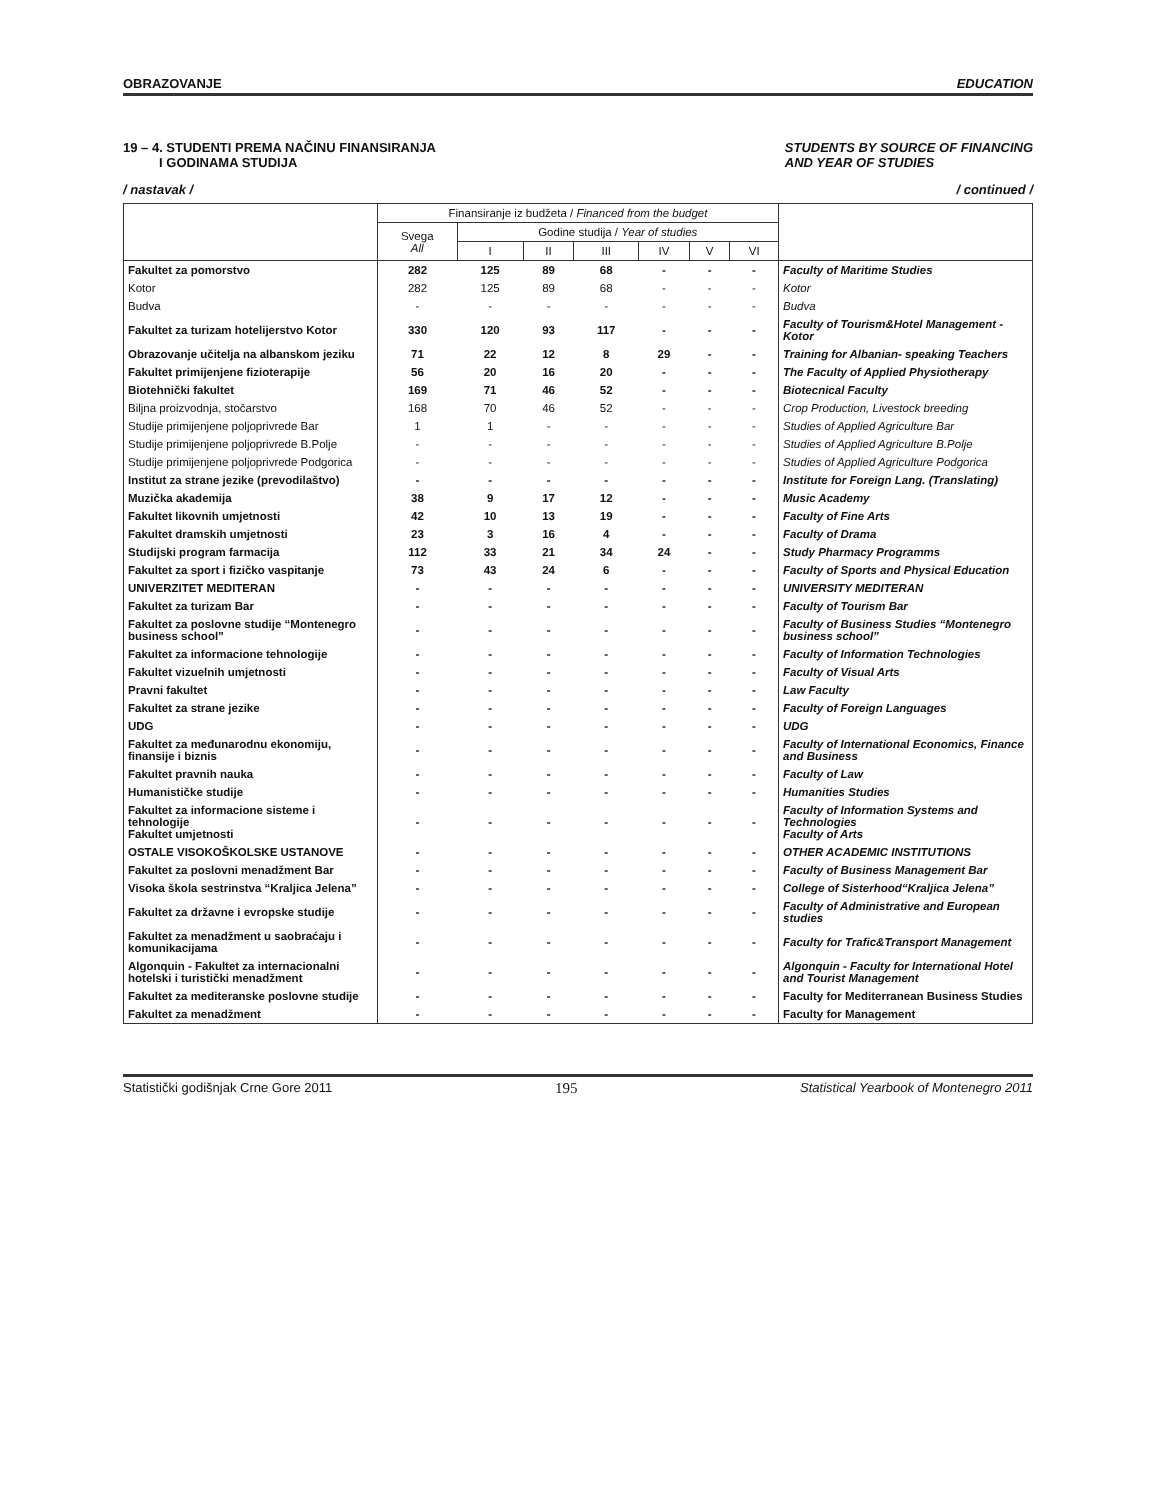OBRAZOVANJE EDUCATION
19 – 4. STUDENTI PREMA NAČINU FINANSIRANJA
I GODINAMA STUDIJA
STUDENTS BY SOURCE OF FINANCING
AND YEAR OF STUDIES
/ nastavak / / continued /
| | Finansiranje iz budžeta / Financed from the budget | | | | | | | |
| --- | --- | --- | --- | --- | --- | --- | --- | --- |
| | Svega All | Godine studija / Year of studies | | | | | | |
| | | I | II | III | IV | V | VI | |
| Fakultet za pomorstvo | 282 | 125 | 89 | 68 | - | - | - | Faculty of Maritime Studies |
| Kotor | 282 | 125 | 89 | 68 | - | - | - | Kotor |
| Budva | - | - | - | - | - | - | - | Budva |
| Fakultet za turizam hotelijerstvo Kotor | 330 | 120 | 93 | 117 | - | - | - | Faculty of Tourism&Hotel Management - Kotor |
| Obrazovanje učitelja na albanskom jeziku | 71 | 22 | 12 | 8 | 29 | - | - | Training for Albanian- speaking Teachers |
| Fakultet primijenjene fizioterapije | 56 | 20 | 16 | 20 | - | - | - | The Faculty of Applied Physiotherapy |
| Biotehnički fakultet | 169 | 71 | 46 | 52 | - | - | - | Biotecnical Faculty |
| Biljna proizvodnja, stočarstvo | 168 | 70 | 46 | 52 | - | - | - | Crop Production, Livestock breeding |
| Studije primijenjene poljoprivrede Bar | 1 | 1 | - | - | - | - | - | Studies of Applied Agriculture Bar |
| Studije primijenjene poljoprivrede B.Polje | - | - | - | - | - | - | - | Studies of Applied Agriculture B.Polje |
| Studije primijenjene poljoprivrede Podgorica | - | - | - | - | - | - | - | Studies of Applied Agriculture Podgorica |
| Institut za strane jezike (prevodilaštvo) | - | - | - | - | - | - | - | Institute for Foreign Lang. (Translating) |
| Muzička akademija | 38 | 9 | 17 | 12 | - | - | - | Music Academy |
| Fakultet likovnih umjetnosti | 42 | 10 | 13 | 19 | - | - | - | Faculty of Fine Arts |
| Fakultet dramskih umjetnosti | 23 | 3 | 16 | 4 | - | - | - | Faculty of Drama |
| Studijski program farmacija | 112 | 33 | 21 | 34 | 24 | - | - | Study Pharmacy Programms |
| Fakultet za sport i fizičko vaspitanje | 73 | 43 | 24 | 6 | - | - | - | Faculty of Sports and Physical Education |
| UNIVERZITET MEDITERAN | - | - | - | - | - | - | - | UNIVERSITY MEDITERAN |
| Fakultet za turizam Bar | - | - | - | - | - | - | - | Faculty of Tourism Bar |
| Fakultet za poslovne studije “Montenegro business school” | - | - | - | - | - | - | - | Faculty of Business Studies “Montenegro business school” |
| Fakultet za informacione tehnologije | - | - | - | - | - | - | - | Faculty of Information Technologies |
| Fakultet vizuelnih umjetnosti | - | - | - | - | - | - | - | Faculty of Visual Arts |
| Pravni fakultet | - | - | - | - | - | - | - | Law Faculty |
| Fakultet za strane jezike | - | - | - | - | - | - | - | Faculty of Foreign Languages |
| UDG | - | - | - | - | - | - | - | UDG |
| Fakultet za međunarodnu ekonomiju, finansije i biznis | - | - | - | - | - | - | - | Faculty of International Economics, Finance and Business |
| Fakultet pravnih nauka | - | - | - | - | - | - | - | Faculty of Law |
| Humanističke studije | - | - | - | - | - | - | - | Humanities Studies |
| Fakultet za informacione sisteme i tehnologije Fakultet umjetnosti | - | - | - | - | - | - | - | Faculty of Information Systems and Technologies Faculty of Arts |
| OSTALE VISOKOŠKOLSKE USTANOVE | - | - | - | - | - | - | - | OTHER ACADEMIC INSTITUTIONS |
| Fakultet za poslovni menadžment Bar | - | - | - | - | - | - | - | Faculty of Business Management Bar |
| Visoka škola sestrinstva “Kraljica Jelena” | - | - | - | - | - | - | - | College of Sisterhood“Kraljica Jelena” |
| Fakultet za državne i evropske studije | - | - | - | - | - | - | - | Faculty of Administrative and European studies |
| Fakultet za menadžment u saobraćaju i komunikacijama | - | - | - | - | - | - | - | Faculty for Trafic&Transport Management |
| Algonquin - Fakultet za internacionalni hotelski i turistički menadžment | - | - | - | - | - | - | - | Algonquin - Faculty for International Hotel and Tourist Management |
| Fakultet za mediteranske poslovne studije | - | - | - | - | - | - | - | Faculty for Mediterranean Business Studies |
| Fakultet za menadžment | - | - | - | - | - | - | - | Faculty for Management |
Statistički godišnjak Crne Gore 2011 195 Statistical Yearbook of Montenegro 2011